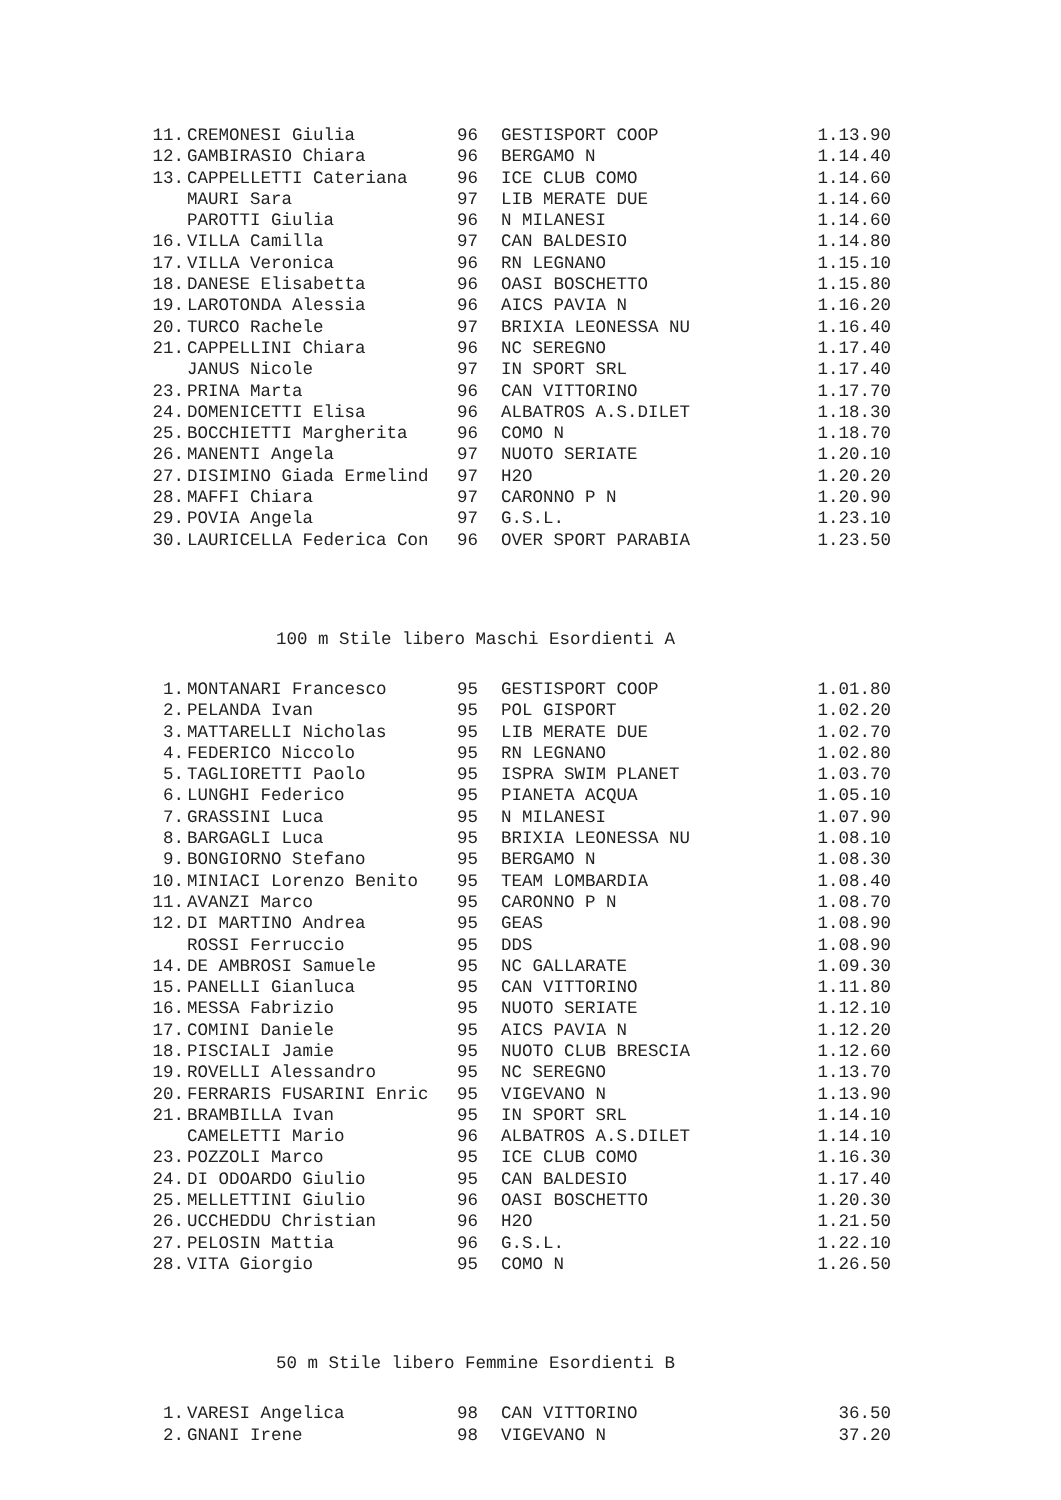| 11. | CREMONESI Giulia | 96 | GESTISPORT COOP | 1.13.90 |
| 12. | GAMBIRASIO Chiara | 96 | BERGAMO N | 1.14.40 |
| 13. | CAPPELLETTI Cateriana | 96 | ICE CLUB COMO | 1.14.60 |
| | MAURI Sara | 97 | LIB MERATE DUE | 1.14.60 |
| | PAROTTI Giulia | 96 | N MILANESI | 1.14.60 |
| 16. | VILLA Camilla | 97 | CAN BALDESIO | 1.14.80 |
| 17. | VILLA Veronica | 96 | RN LEGNANO | 1.15.10 |
| 18. | DANESE Elisabetta | 96 | OASI BOSCHETTO | 1.15.80 |
| 19. | LAROTONDA Alessia | 96 | AICS PAVIA N | 1.16.20 |
| 20. | TURCO Rachele | 97 | BRIXIA LEONESSA NU | 1.16.40 |
| 21. | CAPPELLINI Chiara | 96 | NC SEREGNO | 1.17.40 |
| | JANUS Nicole | 97 | IN SPORT SRL | 1.17.40 |
| 23. | PRINA Marta | 96 | CAN VITTORINO | 1.17.70 |
| 24. | DOMENICETTI Elisa | 96 | ALBATROS A.S.DILET | 1.18.30 |
| 25. | BOCCHIETTI Margherita | 96 | COMO N | 1.18.70 |
| 26. | MANENTI Angela | 97 | NUOTO SERIATE | 1.20.10 |
| 27. | DISIMINO Giada Ermelind | 97 | H2O | 1.20.20 |
| 28. | MAFFI Chiara | 97 | CARONNO P N | 1.20.90 |
| 29. | POVIA Angela | 97 | G.S.L. | 1.23.10 |
| 30. | LAURICELLA Federica Con | 96 | OVER SPORT PARABIA | 1.23.50 |
100 m Stile libero Maschi Esordienti A
| 1. | MONTANARI Francesco | 95 | GESTISPORT COOP | 1.01.80 |
| 2. | PELANDA Ivan | 95 | POL GISPORT | 1.02.20 |
| 3. | MATTARELLI Nicholas | 95 | LIB MERATE DUE | 1.02.70 |
| 4. | FEDERICO Niccolo | 95 | RN LEGNANO | 1.02.80 |
| 5. | TAGLIORETTI Paolo | 95 | ISPRA SWIM PLANET | 1.03.70 |
| 6. | LUNGHI Federico | 95 | PIANETA ACQUA | 1.05.10 |
| 7. | GRASSINI Luca | 95 | N MILANESI | 1.07.90 |
| 8. | BARGAGLI Luca | 95 | BRIXIA LEONESSA NU | 1.08.10 |
| 9. | BONGIORNO Stefano | 95 | BERGAMO N | 1.08.30 |
| 10. | MINIACI Lorenzo Benito | 95 | TEAM LOMBARDIA | 1.08.40 |
| 11. | AVANZI Marco | 95 | CARONNO P N | 1.08.70 |
| 12. | DI MARTINO Andrea | 95 | GEAS | 1.08.90 |
| | ROSSI Ferruccio | 95 | DDS | 1.08.90 |
| 14. | DE AMBROSI Samuele | 95 | NC GALLARATE | 1.09.30 |
| 15. | PANELLI Gianluca | 95 | CAN VITTORINO | 1.11.80 |
| 16. | MESSA Fabrizio | 95 | NUOTO SERIATE | 1.12.10 |
| 17. | COMINI Daniele | 95 | AICS PAVIA N | 1.12.20 |
| 18. | PISCIALI Jamie | 95 | NUOTO CLUB BRESCIA | 1.12.60 |
| 19. | ROVELLI Alessandro | 95 | NC SEREGNO | 1.13.70 |
| 20. | FERRARIS FUSARINI Enric | 95 | VIGEVANO N | 1.13.90 |
| 21. | BRAMBILLA Ivan | 95 | IN SPORT SRL | 1.14.10 |
| | CAMELETTI Mario | 96 | ALBATROS A.S.DILET | 1.14.10 |
| 23. | POZZOLI Marco | 95 | ICE CLUB COMO | 1.16.30 |
| 24. | DI ODOARDO Giulio | 95 | CAN BALDESIO | 1.17.40 |
| 25. | MELLETTINI Giulio | 96 | OASI BOSCHETTO | 1.20.30 |
| 26. | UCCHEDDU Christian | 96 | H2O | 1.21.50 |
| 27. | PELOSIN Mattia | 96 | G.S.L. | 1.22.10 |
| 28. | VITA Giorgio | 95 | COMO N | 1.26.50 |
50 m Stile libero Femmine Esordienti B
| 1. | VARESI Angelica | 98 | CAN VITTORINO | 36.50 |
| 2. | GNANI Irene | 98 | VIGEVANO N | 37.20 |